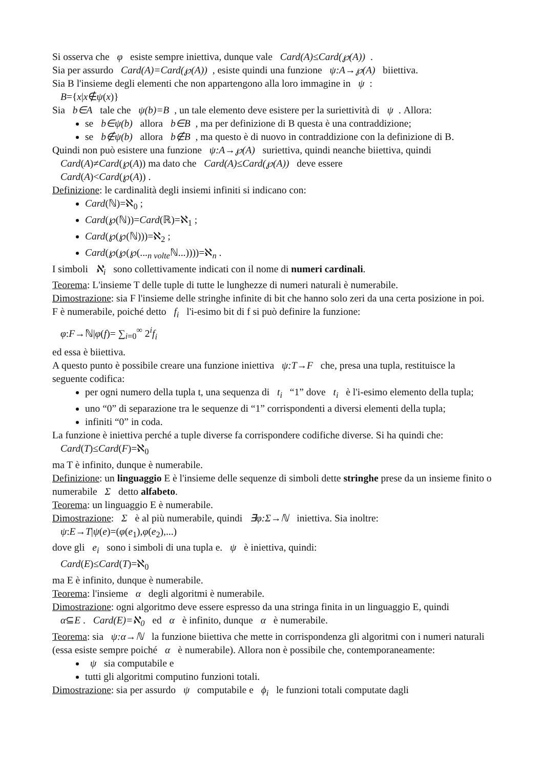Si osserva che φ esiste sempre iniettiva, dunque vale Card(A)≤Card(℘(A)).
Sia per assurdo Card(A)=Card(℘(A)), esiste quindi una funzione ψ:A→℘(A) biiettiva.
Sia B l'insieme degli elementi che non appartengono alla loro immagine in ψ:
B={x|x∉ψ(x)}
Sia b∈A tale che ψ(b)=B, un tale elemento deve esistere per la suriettività di ψ. Allora:
se b∈ψ(b) allora b∈B, ma per definizione di B questa è una contraddizione;
se b∉ψ(b) allora b∉B, ma questo è di nuovo in contraddizione con la definizione di B.
Quindi non può esistere una funzione ψ:A→℘(A) suriettiva, quindi neanche biiettiva, quindi
Card(A)≠Card(℘(A)) ma dato che Card(A)≤Card(℘(A)) deve essere
Card(A)<Card(℘(A)) .
Definizione: le cardinalità degli insiemi infiniti si indicano con:
Card(ℕ)=ℵ<sub>0</sub> ;
Card(℘(ℕ))=Card(ℝ)=ℵ<sub>1</sub> ;
Card(℘(℘(ℕ)))=ℵ<sub>2</sub> ;
Card(℘(℘(℘(...<sub>n volte</sub>ℕ...))))=ℵ<sub>n</sub> .
I simboli ℵ<sub>i</sub> sono collettivamente indicati con il nome di numeri cardinali.
Teorema: L'insieme T delle tuple di tutte le lunghezze di numeri naturali è numerabile.
Dimostrazione: sia F l'insieme delle stringhe infinite di bit che hanno solo zeri da una certa posizione in poi. F è numerabile, poiché detto f<sub>i</sub> l'i-esimo bit di f si può definire la funzione:
φ:F→ℕ|φ(f)= ∑<sub>i=0</sub><sup>∞</sup> 2<sup>i</sup>f<sub>i</sub>
ed essa è biiettiva.
A questo punto è possibile creare una funzione iniettiva ψ:T→F che, presa una tupla, restituisce la seguente codifica:
per ogni numero della tupla t, una sequenza di t<sub>i</sub> “1” dove t<sub>i</sub> è l'i-esimo elemento della tupla;
uno “0” di separazione tra le sequenze di “1” corrispondenti a diversi elementi della tupla;
infiniti “0” in coda.
La funzione è iniettiva perché a tuple diverse fa corrispondere codifiche diverse. Si ha quindi che:
Card(T)≤Card(F)=ℵ<sub>0</sub>
ma T è infinito, dunque è numerabile.
Definizione: un linguaggio E è l'insieme delle sequenze di simboli dette stringhe prese da un insieme finito o numerabile Σ detto alfabeto.
Teorema: un linguaggio E è numerabile.
Dimostrazione: Σ è al più numerabile, quindi ∃φ:Σ→ℕ iniettiva. Sia inoltre:
ψ:E→T|ψ(e)=(φ(e<sub>1</sub>),φ(e<sub>2</sub>),...)
dove gli e<sub>i</sub> sono i simboli di una tupla e. ψ è iniettiva, quindi:
Card(E)≤Card(T)=ℵ<sub>0</sub>
ma E è infinito, dunque è numerabile.
Teorema: l'insieme α degli algoritmi è numerabile.
Dimostrazione: ogni algoritmo deve essere espresso da una stringa finita in un linguaggio E, quindi
α⊆E . Card(E)=ℵ<sub>0</sub> ed α è infinito, dunque α è numerabile.
Teorema: sia ψ:α→ℕ la funzione biiettiva che mette in corrispondenza gli algoritmi con i numeri naturali (essa esiste sempre poiché α è numerabile). Allora non è possibile che, contemporaneamente:
ψ sia computabile e
tutti gli algoritmi computino funzioni totali.
Dimostrazione: sia per assurdo ψ computabile e ϕ<sub>i</sub> le funzioni totali computate dagli